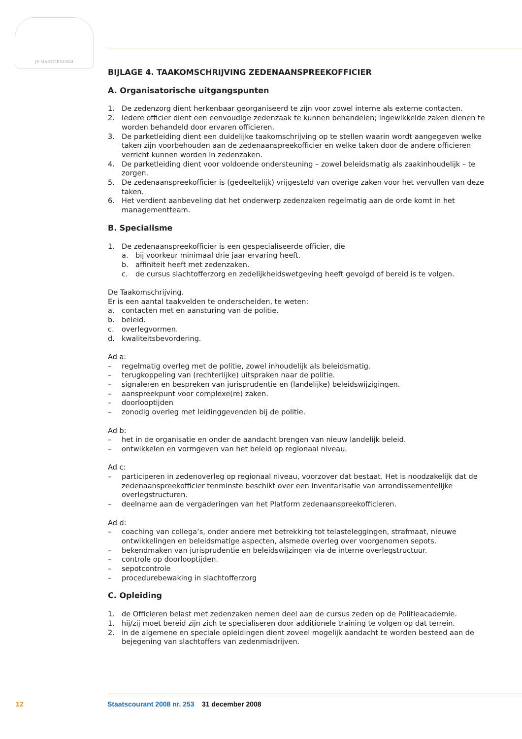JE MAINTIENDRAI
BIJLAGE 4. TAAKOMSCHRIJVING ZEDENAANSPREEKOFFICIER
A. Organisatorische uitgangspunten
1. De zedenzorg dient herkenbaar georganiseerd te zijn voor zowel interne als externe contacten.
2. Iedere officier dient een eenvoudige zedenzaak te kunnen behandelen; ingewikkelde zaken dienen te worden behandeld door ervaren officieren.
3. De parketleiding dient een duidelijke taakomschrijving op te stellen waarin wordt aangegeven welke taken zijn voorbehouden aan de zedenaanspreekofficier en welke taken door de andere officieren verricht kunnen worden in zedenzaken.
4. De parketleiding dient voor voldoende ondersteuning – zowel beleidsmatig als zaakinhoudelijk – te zorgen.
5. De zedenaanspreekofficier is (gedeeltelijk) vrijgesteld van overige zaken voor het vervullen van deze taken.
6. Het verdient aanbeveling dat het onderwerp zedenzaken regelmatig aan de orde komt in het managementteam.
B. Specialisme
1. De zedenaanspreekofficier is een gespecialiseerde officier, die
a. bij voorkeur minimaal drie jaar ervaring heeft.
b. affiniteit heeft met zedenzaken.
c. de cursus slachtofferzorg en zedelijkheidswetgeving heeft gevolgd of bereid is te volgen.
De Taakomschrijving.
Er is een aantal taakvelden te onderscheiden, te weten:
a. contacten met en aansturing van de politie.
b. beleid.
c. overlegvormen.
d. kwaliteitsbevordering.
Ad a:
– regelmatig overleg met de politie, zowel inhoudelijk als beleidsmatig.
– terugkoppeling van (rechterlijke) uitspraken naar de politie.
– signaleren en bespreken van jurisprudentie en (landelijke) beleidswijzigingen.
– aanspreekpunt voor complexe(re) zaken.
– doorlooptijden
– zonodig overleg met leidinggevenden bij de politie.
Ad b:
– het in de organisatie en onder de aandacht brengen van nieuw landelijk beleid.
– ontwikkelen en vormgeven van het beleid op regionaal niveau.
Ad c:
– participeren in zedenoverleg op regionaal niveau, voorzover dat bestaat. Het is noodzakelijk dat de zedenaanspreekofficier tenminste beschikt over een inventarisatie van arrondissementelijke overlegstructuren.
– deelname aan de vergaderingen van het Platform zedenaanspreekofficieren.
Ad d:
– coaching van collega’s, onder andere met betrekking tot telasteleggingen, strafmaat, nieuwe ontwikkelingen en beleidsmatige aspecten, alsmede overleg over voorgenomen sepots.
– bekendmaken van jurisprudentie en beleidswijzingen via de interne overlegstructuur.
– controle op doorlooptijden.
– sepotcontrole
– procedurebewaking in slachtofferzorg
C. Opleiding
1. de Officieren belast met zedenzaken nemen deel aan de cursus zeden op de Politieacademie.
1. hij/zij moet bereid zijn zich te specialiseren door additionele training te volgen op dat terrein.
2. in de algemene en speciale opleidingen dient zoveel mogelijk aandacht te worden besteed aan de bejegening van slachtoffers van zedenmisdrijven.
12 Staatscourant 2008 nr. 253 31 december 2008